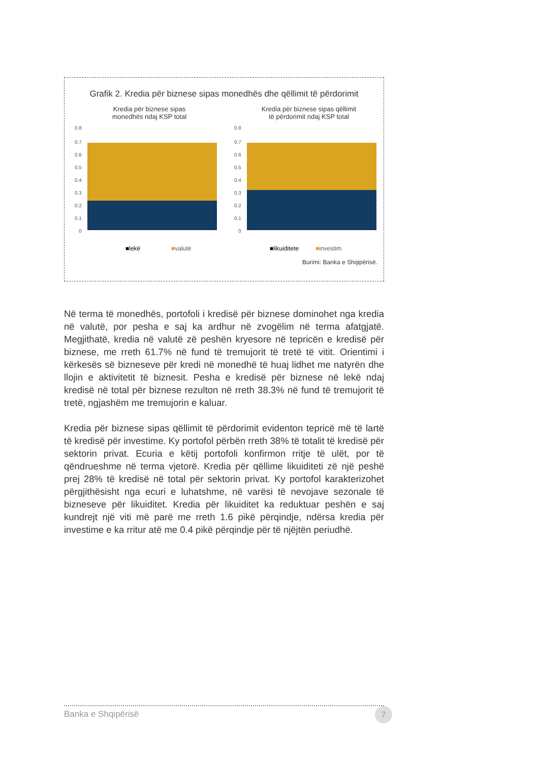Grafik 2. Kredia për biznese sipas monedhës dhe qëllimit të përdorimit
Kredia për biznese sipas
monedhës ndaj KSP total
0.8
0.7
0.6
0.5
0.4
0.3
0.2
0.1
0
■lekë
■valutë
Kredia për biznese sipas qëllimit
të përdorimit ndaj KSP total
0.8
0.7
0.6
0.5
0.4
0.3
0.2
0.1
0
■likuiditete
■investim
Burimi: Banka e Shqipërisë.
Në terma të monedhës, portofoli i kredisë për biznese dominohet nga kredia në valutë, por pesha e saj ka ardhur në zvogëlim në terma afatgjatë. Megjithatë, kredia në valutë zë peshën kryesore në tepricën e kredisë për biznese, me rreth 61.7% në fund të tremujorit të tretë të vitit. Orientimi i kërkesës së bizneseve për kredi në monedhë të huaj lidhet me natyrën dhe llojin e aktivitetit të biznesit. Pesha e kredisë për biznese në lekë ndaj kredisë në total për biznese rezulton në rreth 38.3% në fund të tremujorit të tretë, ngjashëm me tremujorin e kaluar.
Kredia për biznese sipas qëllimit të përdorimit evidenton tepricë më të lartë të kredisë për investime. Ky portofol përbën rreth 38% të totalit të kredisë për sektorin privat. Ecuria e këtij portofoli konfirmon rritje të ulët, por të qëndrueshme në terma vjetorë. Kredia për qëllime likuiditeti zë një peshë prej 28% të kredisë në total për sektorin privat. Ky portofol karakterizohet përgjithësisht nga ecuri e luhatshme, në varësi të nevojave sezonale të bizneseve për likuiditet. Kredia për likuiditet ka reduktuar peshën e saj kundrejt një viti më parë me rreth 1.6 pikë përqindje, ndërsa kredia për investime e ka rritur atë me 0.4 pikë përqindje për të njëjtën periudhë.
Banka e Shqipërisë 7